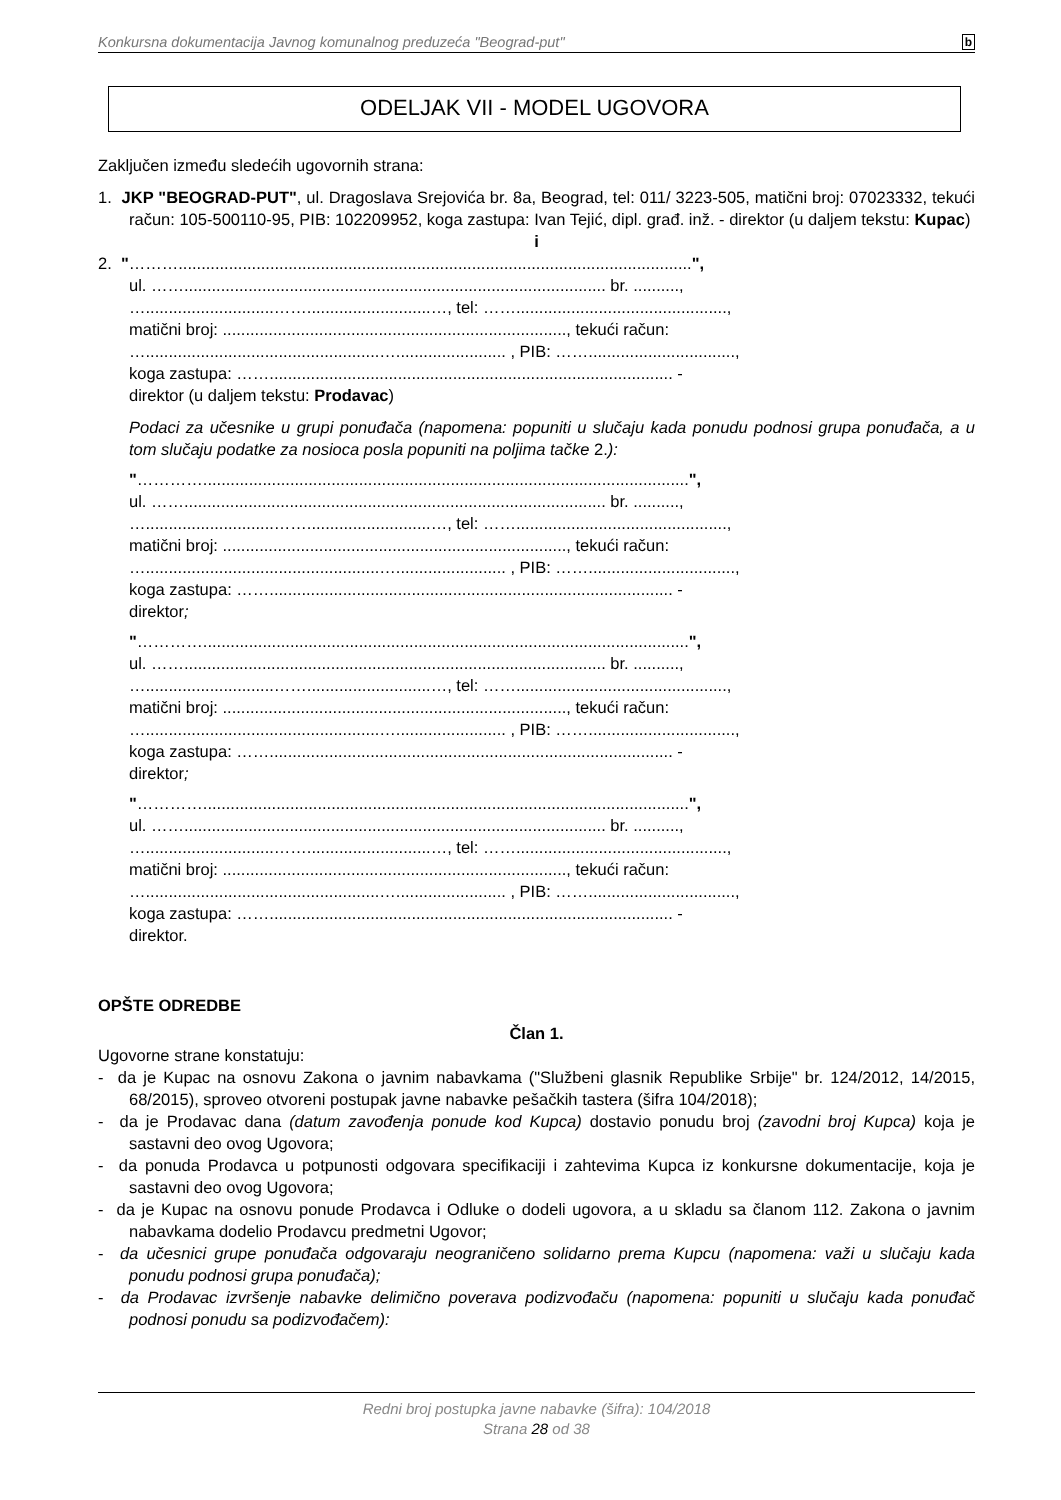Konkursna dokumentacija Javnog komunalnog preduzeća "Beograd-put" b
ODELJAK VII - MODEL UGOVORA
Zaključen između sledećih ugovornih strana:
1. JKP "BEOGRAD-PUT", ul. Dragoslava Srejovića br. 8a, Beograd, tel: 011/ 3223-505, matični broj: 07023332, tekući račun: 105-500110-95, PIB: 102209952, koga zastupa: Ivan Tejić, dipl. građ. inž. - direktor (u daljem tekstu: Kupac)
i
2. "………................................................................................................................",
ul. ……............................................................................................ br. ..........,
…............................……...........................…, tel: ……..............................................,
matični broj: ..........................................................................., tekući račun:
…...................................................…........................ , PIB: ……................................,
koga zastupa: ……........................................................................................ -
direktor (u daljem tekstu: Prodavac)
Podaci za učesnike u grupi ponuđača (napomena: popuniti u slučaju kada ponudu podnosi grupa ponuđača, a u tom slučaju podatke za nosioca posla popuniti na poljima tačke 2.):
"…………..........................................................................................................",
ul. ……............................................................................................ br. ..........,
…............................……...........................…, tel: ……..............................................,
matični broj: ..........................................................................., tekući račun:
…...................................................…........................ , PIB: ……................................,
koga zastupa: ……........................................................................................ -
direktor;
"…………..........................................................................................................",
ul. ……............................................................................................ br. ..........,
…............................……...........................…, tel: ……..............................................,
matični broj: ..........................................................................., tekući račun:
…...................................................…........................ , PIB: ……................................,
koga zastupa: ……........................................................................................ -
direktor;
"…………..........................................................................................................",
ul. ……............................................................................................ br. ..........,
…............................……...........................…, tel: ……..............................................,
matični broj: ..........................................................................., tekući račun:
…...................................................…........................ , PIB: ……................................,
koga zastupa: ……........................................................................................ -
direktor.
OPŠTE ODREDBE
Član 1.
Ugovorne strane konstatuju:
- da je Kupac na osnovu Zakona o javnim nabavkama ("Službeni glasnik Republike Srbije" br. 124/2012, 14/2015, 68/2015), sproveo otvoreni postupak javne nabavke pešačkih tastera (šifra 104/2018);
- da je Prodavac dana (datum zavođenja ponude kod Kupca) dostavio ponudu broj (zavodni broj Kupca) koja je sastavni deo ovog Ugovora;
- da ponuda Prodavca u potpunosti odgovara specifikaciji i zahtevima Kupca iz konkursne dokumentacije, koja je sastavni deo ovog Ugovora;
- da je Kupac na osnovu ponude Prodavca i Odluke o dodeli ugovora, a u skladu sa članom 112. Zakona o javnim nabavkama dodelio Prodavcu predmetni Ugovor;
- da učesnici grupe ponuđača odgovaraju neograničeno solidarno prema Kupcu (napomena: važi u slučaju kada ponudu podnosi grupa ponuđača);
- da Prodavac izvršenje nabavke delimično poverava podizvođaču (napomena: popuniti u slučaju kada ponuđač podnosi ponudu sa podizvođačem):
Redni broj postupka javne nabavke (šifra): 104/2018
Strana 28 od 38